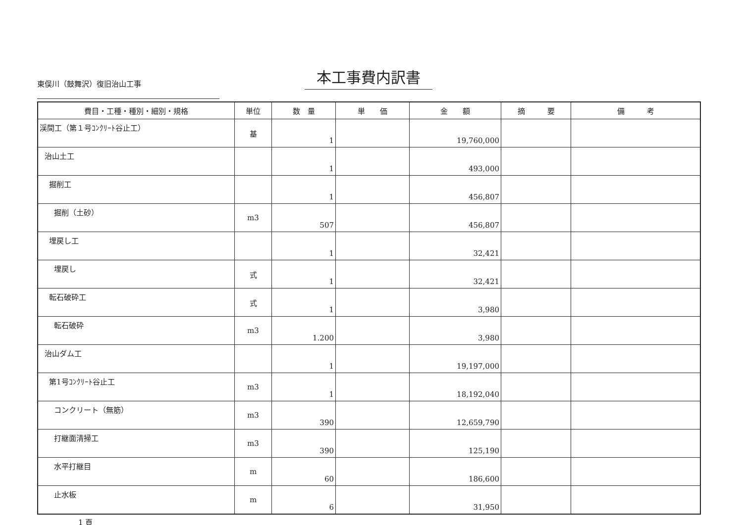本工事費内訳書
東俣川（鼓舞沢）復旧治山工事
| 費目・工種・種別・細別・規格 | 単位 | 数 量 | 単 価 | 金 額 | 摘 要 | 備 考 |
| --- | --- | --- | --- | --- | --- | --- |
| 渓間工（第１号ｺﾝｸﾘｰﾄ谷止工） | 基 | 1 | | 19,760,000 | | |
| 治山土工 | | 1 | | 493,000 | | |
| 掘削工 | | 1 | | 456,807 | | |
| 掘削（土砂） | m3 | 507 | | 456,807 | | |
| 埋戻し工 | | 1 | | 32,421 | | |
| 埋戻し | 式 | 1 | | 32,421 | | |
| 転石破砕工 | 式 | 1 | | 3,980 | | |
| 転石破砕 | m3 | 1.200 | | 3,980 | | |
| 治山ダム工 | | 1 | | 19,197,000 | | |
| 第1号ｺﾝｸﾘｰﾄ谷止工 | m3 | 1 | | 18,192,040 | | |
| コンクリート（無筋） | m3 | 390 | | 12,659,790 | | |
| 打継面清掃工 | m3 | 390 | | 125,190 | | |
| 水平打継目 | m | 60 | | 186,600 | | |
| 止水板 | m | 6 | | 31,950 | | |
1 頁